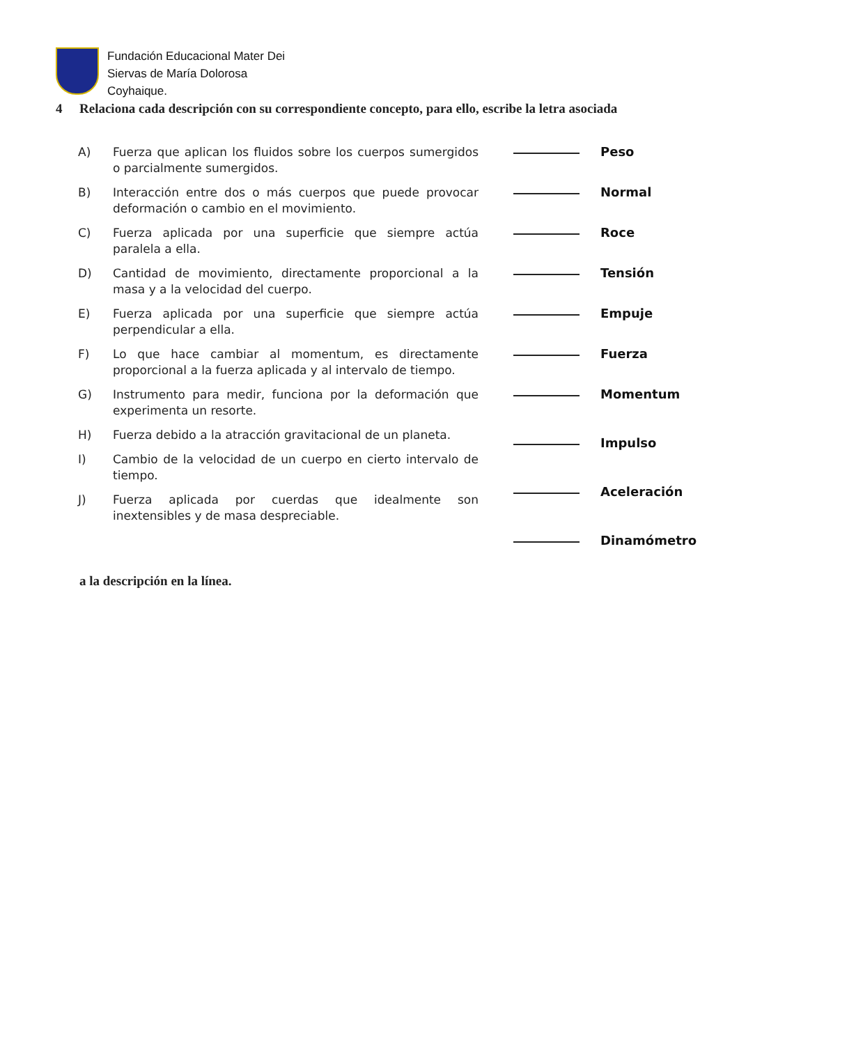Fundación Educacional Mater Dei
Siervas de María Dolorosa
Coyhaique.
4 Relaciona cada descripción con su correspondiente concepto, para ello, escribe la letra asociada
A) Fuerza que aplican los fluidos sobre los cuerpos sumergidos o parcialmente sumergidos.
B) Interacción entre dos o más cuerpos que puede provocar deformación o cambio en el movimiento.
C) Fuerza aplicada por una superficie que siempre actúa paralela a ella.
D) Cantidad de movimiento, directamente proporcional a la masa y a la velocidad del cuerpo.
E) Fuerza aplicada por una superficie que siempre actúa perpendicular a ella.
F) Lo que hace cambiar al momentum, es directamente proporcional a la fuerza aplicada y al intervalo de tiempo.
G) Instrumento para medir, funciona por la deformación que experimenta un resorte.
H) Fuerza debido a la atracción gravitacional de un planeta.
I) Cambio de la velocidad de un cuerpo en cierto intervalo de tiempo.
J) Fuerza aplicada por cuerdas que idealmente son inextensibles y de masa despreciable.
Peso
Normal
Roce
Tensión
Empuje
Fuerza
Momentum
Impulso
Aceleración
Dinamómetro
a la descripción en la línea.